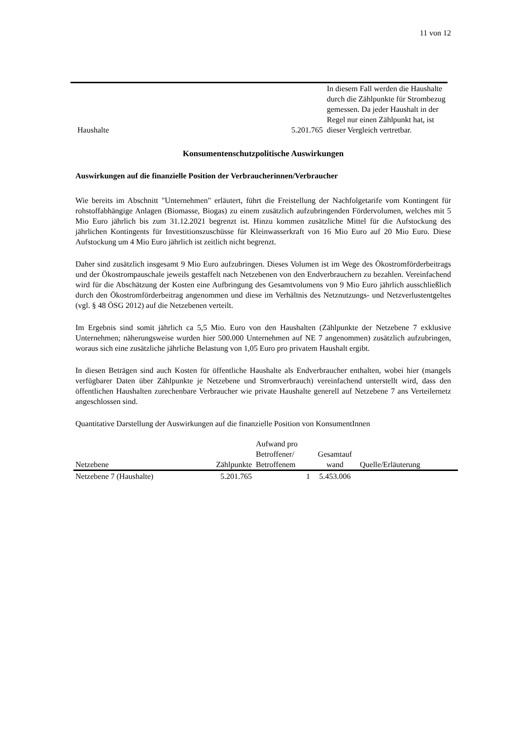11 von 12
| Haushalte | 5.201.765 | In diesem Fall werden die Haushalte durch die Zählpunkte für Strombezug gemessen. Da jeder Haushalt in der Regel nur einen Zählpunkt hat, ist dieser Vergleich vertretbar. |
Konsumentenschutzpolitische Auswirkungen
Auswirkungen auf die finanzielle Position der Verbraucherinnen/Verbraucher
Wie bereits im Abschnitt "Unternehmen" erläutert, führt die Freistellung der Nachfolgetarife vom Kontingent für rohstoffabhängige Anlagen (Biomasse, Biogas) zu einem zusätzlich aufzubringenden Fördervolumen, welches mit 5 Mio Euro jährlich bis zum 31.12.2021 begrenzt ist. Hinzu kommen zusätzliche Mittel für die Aufstockung des jährlichen Kontingents für Investitionszuschüsse für Kleinwasserkraft von 16 Mio Euro auf 20 Mio Euro. Diese Aufstockung um 4 Mio Euro jährlich ist zeitlich nicht begrenzt.
Daher sind zusätzlich insgesamt 9 Mio Euro aufzubringen. Dieses Volumen ist im Wege des Ökostromförderbeitrags und der Ökostrompauschale jeweils gestaffelt nach Netzebenen von den Endverbrauchern zu bezahlen. Vereinfachend wird für die Abschätzung der Kosten eine Aufbringung des Gesamtvolumens von 9 Mio Euro jährlich ausschließlich durch den Ökostromförderbeitrag angenommen und diese im Verhältnis des Netznutzungs- und Netzverlustentgeltes (vgl. § 48 ÖSG 2012) auf die Netzebenen verteilt.
Im Ergebnis sind somit jährlich ca 5,5 Mio. Euro von den Haushalten (Zählpunkte der Netzebene 7 exklusive Unternehmen; näherungsweise wurden hier 500.000 Unternehmen auf NE 7 angenommen) zusätzlich aufzubringen, woraus sich eine zusätzliche jährliche Belastung von 1,05 Euro pro privatem Haushalt ergibt.
In diesen Beträgen sind auch Kosten für öffentliche Haushalte als Endverbraucher enthalten, wobei hier (mangels verfügbarer Daten über Zählpunkte je Netzebene und Stromverbrauch) vereinfachend unterstellt wird, dass den öffentlichen Haushalten zurechenbare Verbraucher wie private Haushalte generell auf Netzebene 7 ans Verteilernetz angeschlossen sind.
Quantitative Darstellung der Auswirkungen auf die finanzielle Position von KonsumentInnen
| Netzebene | Zählpunkte | Aufwand pro Betroffener/ Betroffenem | Gesamtauf wand | Quelle/Erläuterung |
| --- | --- | --- | --- | --- |
| Netzebene 7 (Haushalte) | 5.201.765 | 1 | 5.453.006 | |